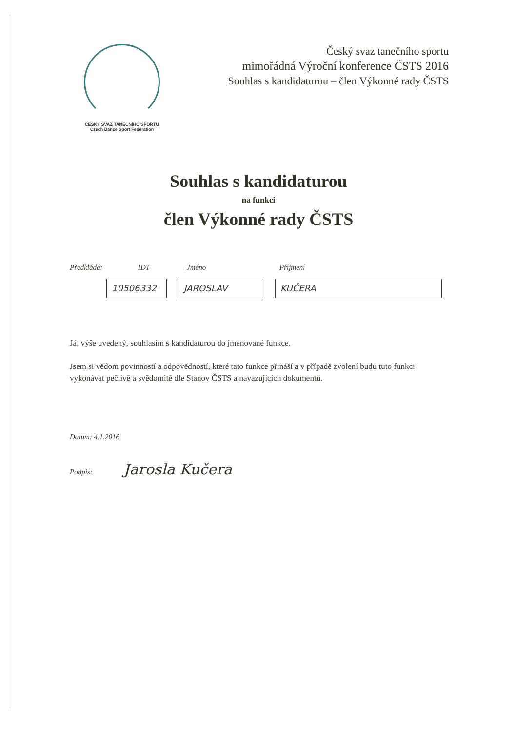ČESKÝ SVAZ TANEČNÍHO SPORTU
Czech Dance Sport Federation
Český svaz tanečního sportu
mimořádná Výroční konference ČSTS 2016
Souhlas s kandidaturou – člen Výkonné rady ČSTS
Souhlas s kandidaturou
na funkci
člen Výkonné rady ČSTS
Předkládá: IDT Jméno Příjmení
10506332 JAROSLAV KUČERA
Já, výše uvedený, souhlasím s kandidaturou do jmenované funkce.
Jsem si vědom povinností a odpovědností, které tato funkce přináší a v případě zvolení budu tuto funkci vykonávat pečlivě a svědomitě dle Stanov ČSTS a navazujících dokumentů.
Datum: 4.1.2016
Podpis: Jarosla Kučera